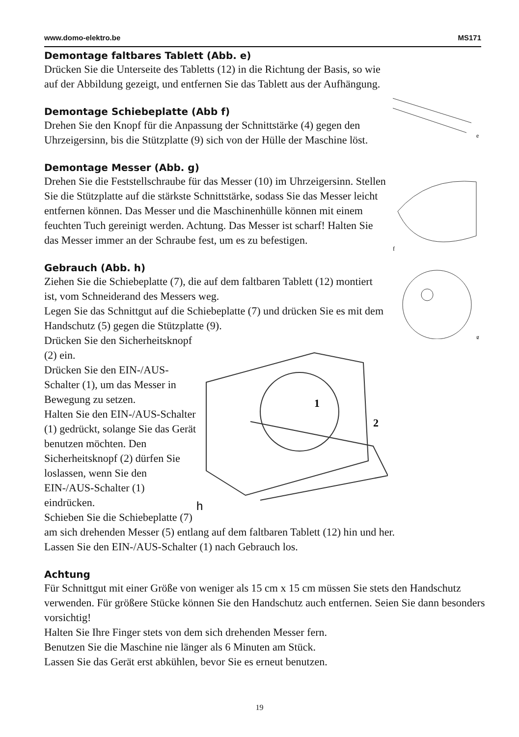www.domo-elektro.be MS171
e
f
g
Demontage faltbares Tablett (Abb. e)
Drücken Sie die Unterseite des Tabletts (12) in die Richtung der Basis, so wie auf der Abbildung gezeigt, und entfernen Sie das Tablett aus der Aufhängung.
Demontage Schiebeplatte (Abb f)
Drehen Sie den Knopf für die Anpassung der Schnittstärke (4) gegen den Uhrzeigersinn, bis die Stützplatte (9) sich von der Hülle der Maschine löst.
Demontage Messer (Abb. g)
Drehen Sie die Feststellschraube für das Messer (10) im Uhrzeigersinn. Stellen Sie die Stützplatte auf die stärkste Schnittstärke, sodass Sie das Messer leicht entfernen können. Das Messer und die Maschinenhülle können mit einem feuchten Tuch gereinigt werden. Achtung. Das Messer ist scharf! Halten Sie das Messer immer an der Schraube fest, um es zu befestigen.
Gebrauch (Abb. h)
Ziehen Sie die Schiebeplatte (7), die auf dem faltbaren Tablett (12) montiert ist, vom Schneiderand des Messers weg.
Legen Sie das Schnittgut auf die Schiebeplatte (7) und drücken Sie es mit dem Handschutz (5) gegen die Stützplatte (9).
1
2
h
Drücken Sie den Sicherheitsknopf (2) ein.
Drücken Sie den EIN-/AUS-Schalter (1), um das Messer in Bewegung zu setzen.
Halten Sie den EIN-/AUS-Schalter (1) gedrückt, solange Sie das Gerät benutzen möchten. Den Sicherheitsknopf (2) dürfen Sie loslassen, wenn Sie den EIN-/AUS-Schalter (1) eindrücken.
Schieben Sie die Schiebeplatte (7) am sich drehenden Messer (5) entlang auf dem faltbaren Tablett (12) hin und her.
Lassen Sie den EIN-/AUS-Schalter (1) nach Gebrauch los.
Achtung
Für Schnittgut mit einer Größe von weniger als 15 cm x 15 cm müssen Sie stets den Handschutz verwenden. Für größere Stücke können Sie den Handschutz auch entfernen. Seien Sie dann besonders vorsichtig!
Halten Sie Ihre Finger stets von dem sich drehenden Messer fern.
Benutzen Sie die Maschine nie länger als 6 Minuten am Stück.
Lassen Sie das Gerät erst abkühlen, bevor Sie es erneut benutzen.
19